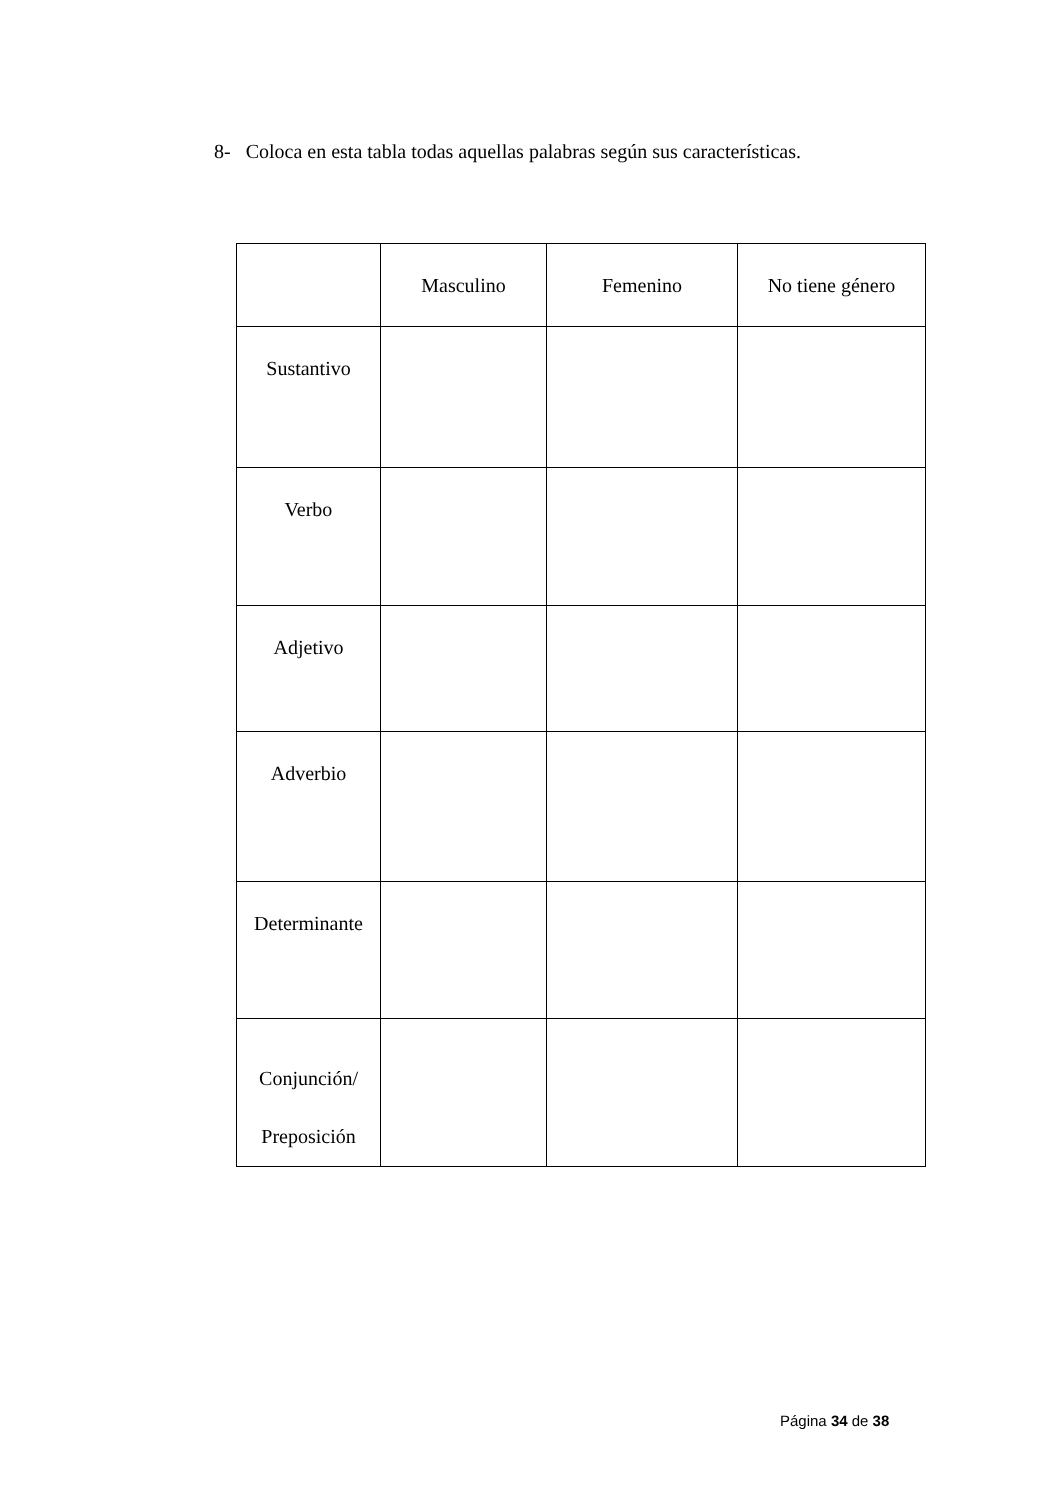8- Coloca en esta tabla todas aquellas palabras según sus características.
| | Masculino | Femenino | No tiene género |
| --- | --- | --- | --- |
| Sustantivo | | | |
| Verbo | | | |
| Adjetivo | | | |
| Adverbio | | | |
| Determinante | | | |
| Conjunción/ Preposición | | | |
Página 34 de 38